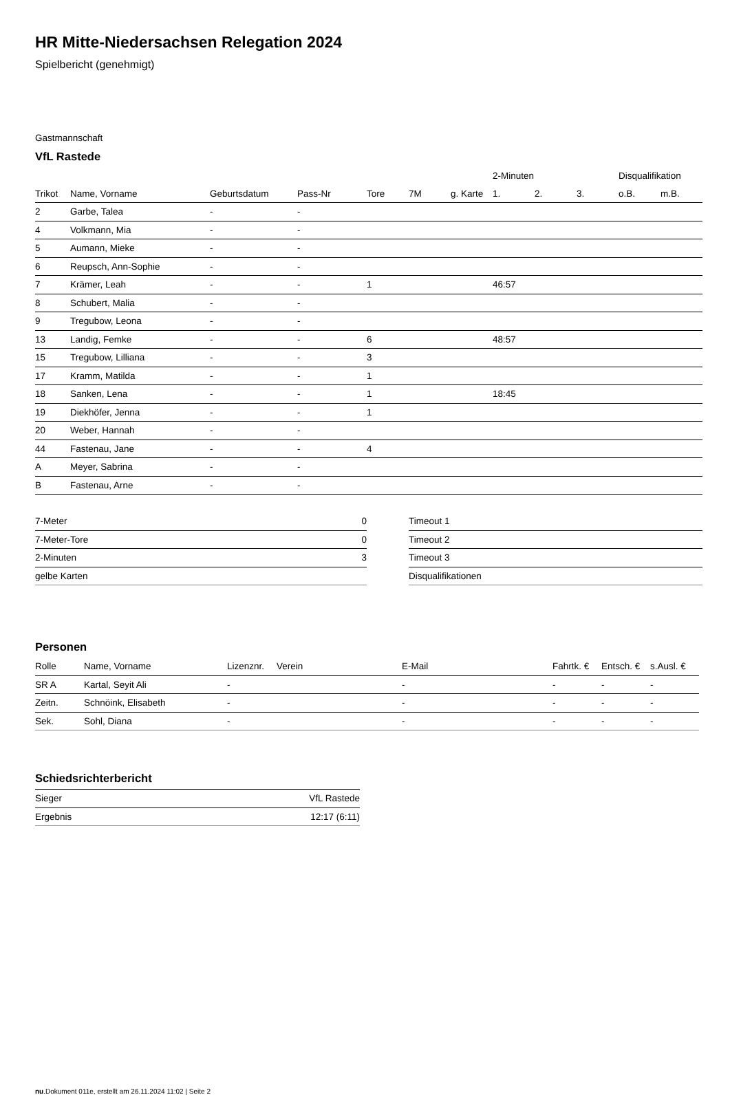HR Mitte-Niedersachsen Relegation 2024
Spielbericht (genehmigt)
Gastmannschaft
VfL Rastede
| | | | | | | | 2-Minuten | | | Disqualifikation | |
| --- | --- | --- | --- | --- | --- | --- | --- | --- | --- | --- | --- |
| Trikot | Name, Vorname | Geburtsdatum | Pass-Nr | Tore | 7M | g. Karte | 1. | 2. | 3. | o.B. | m.B. |
| 2 | Garbe, Talea | - | - | | | | | | | | |
| 4 | Volkmann, Mia | - | - | | | | | | | | |
| 5 | Aumann, Mieke | - | - | | | | | | | | |
| 6 | Reupsch, Ann-Sophie | - | - | | | | | | | | |
| 7 | Krämer, Leah | - | - | 1 | | | 46:57 | | | | |
| 8 | Schubert, Malia | - | - | | | | | | | | |
| 9 | Tregubow, Leona | - | - | | | | | | | | |
| 13 | Landig, Femke | - | - | 6 | | | 48:57 | | | | |
| 15 | Tregubow, Lilliana | - | - | 3 | | | | | | | |
| 17 | Kramm, Matilda | - | - | 1 | | | | | | | |
| 18 | Sanken, Lena | - | - | 1 | | | 18:45 | | | | |
| 19 | Diekhöfer, Jenna | - | - | 1 | | | | | | | |
| 20 | Weber, Hannah | - | - | | | | | | | | |
| 44 | Fastenau, Jane | - | - | 4 | | | | | | | |
| A | Meyer, Sabrina | - | - | | | | | | | | |
| B | Fastenau, Arne | - | - | | | | | | | | |
| 7-Meter | 0 |
| 7-Meter-Tore | 0 |
| 2-Minuten | 3 |
| gelbe Karten | |
| Timeout 1 |
| Timeout 2 |
| Timeout 3 |
| Disqualifikationen |
Personen
| Rolle | Name, Vorname | Lizenznr. | Verein | E-Mail | Fahrtk. € | Entsch. € | s.Ausl. € |
| --- | --- | --- | --- | --- | --- | --- | --- |
| SR A | Kartal, Seyit Ali | - | | - | - | - | - |
| Zeitn. | Schnöink, Elisabeth | - | | - | - | - | - |
| Sek. | Sohl, Diana | - | | - | - | - | - |
Schiedsrichterbericht
| Sieger | VfL Rastede |
| Ergebnis | 12:17 (6:11) |
nu.Dokument 011e, erstellt am 26.11.2024 11:02 | Seite 2